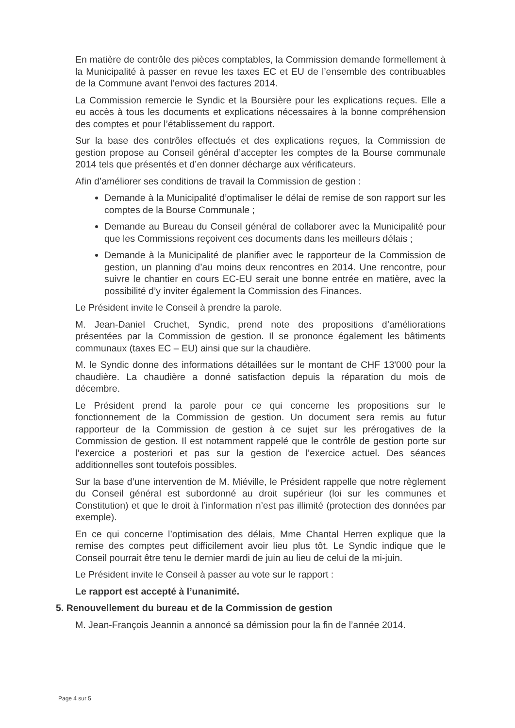En matière de contrôle des pièces comptables, la Commission demande formellement à la Municipalité à passer en revue les taxes EC et EU de l’ensemble des contribuables de la Commune avant l’envoi des factures 2014.
La Commission remercie le Syndic et la Boursière pour les explications reçues. Elle a eu accès à tous les documents et explications nécessaires à la bonne compréhension des comptes et pour l’établissement du rapport.
Sur la base des contrôles effectués et des explications reçues, la Commission de gestion propose au Conseil général d’accepter les comptes de la Bourse communale 2014 tels que présentés et d’en donner décharge aux vérificateurs.
Afin d’améliorer ses conditions de travail la Commission de gestion :
Demande à la Municipalité d’optimaliser le délai de remise de son rapport sur les comptes de la Bourse Communale ;
Demande au Bureau du Conseil général de collaborer avec la Municipalité pour que les Commissions reçoivent ces documents dans les meilleurs délais ;
Demande à la Municipalité de planifier avec le rapporteur de la Commission de gestion, un planning d’au moins deux rencontres en 2014. Une rencontre, pour suivre le chantier en cours EC-EU serait une bonne entrée en matière, avec la possibilité d’y inviter également la Commission des Finances.
Le Président invite le Conseil à prendre la parole.
M. Jean-Daniel Cruchet, Syndic, prend note des propositions d’améliorations présentées par la Commission de gestion. Il se prononce également les bâtiments communaux (taxes EC – EU) ainsi que sur la chaudière.
M. le Syndic donne des informations détaillées sur le montant de CHF 13'000 pour la chaudière. La chaudière a donné satisfaction depuis la réparation du mois de décembre.
Le Président prend la parole pour ce qui concerne les propositions sur le fonctionnement de la Commission de gestion. Un document sera remis au futur rapporteur de la Commission de gestion à ce sujet sur les prérogatives de la Commission de gestion. Il est notamment rappelé que le contrôle de gestion porte sur l’exercice a posteriori et pas sur la gestion de l’exercice actuel. Des séances additionnelles sont toutefois possibles.
Sur la base d’une intervention de M. Miéville, le Président rappelle que notre règlement du Conseil général est subordonné au droit supérieur (loi sur les communes et Constitution) et que le droit à l’information n’est pas illimité (protection des données par exemple).
En ce qui concerne l’optimisation des délais, Mme Chantal Herren explique que la remise des comptes peut difficilement avoir lieu plus tôt. Le Syndic indique que le Conseil pourrait être tenu le dernier mardi de juin au lieu de celui de la mi-juin.
Le Président invite le Conseil à passer au vote sur le rapport :
Le rapport est accepté à l’unanimité.
5. Renouvellement du bureau et de la Commission de gestion
M. Jean-François Jeannin a annoncé sa démission pour la fin de l’année 2014.
Page 4 sur 5